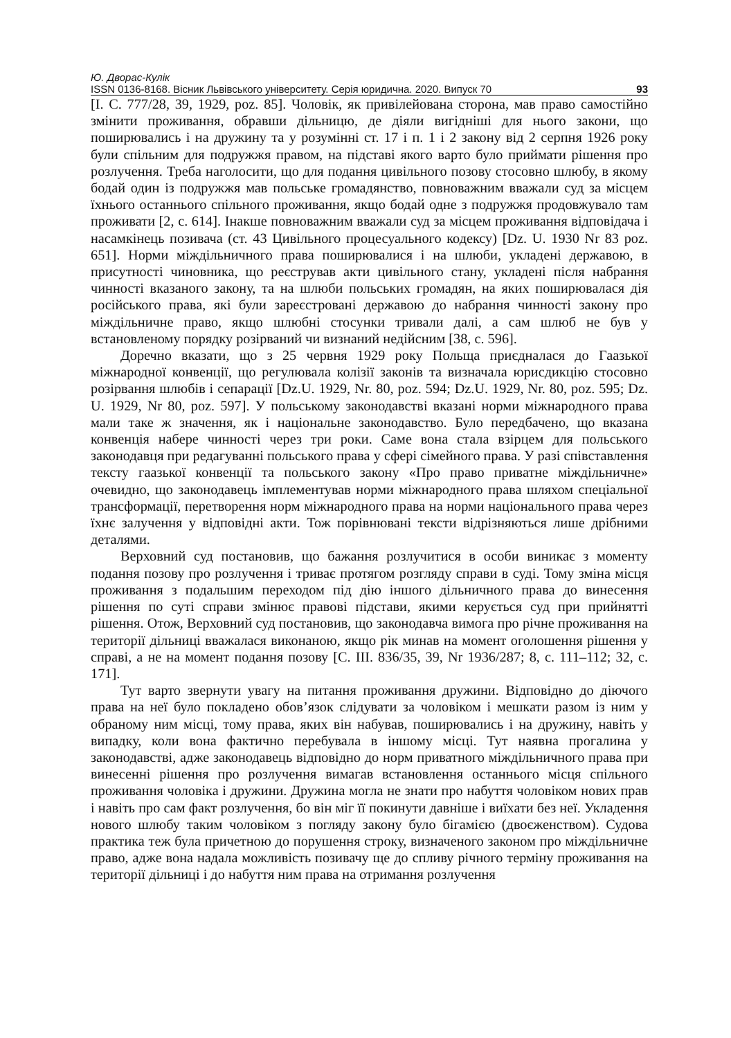Ю. Дворас-Кулік
ISSN 0136-8168. Вісник Львівського університету. Серія юридична. 2020. Випуск 70 93
[I. C. 777/28, 39, 1929, poz. 85]. Чоловік, як привілейована сторона, мав право самостійно змінити проживання, обравши дільницю, де діяли вигідніші для нього закони, що поширювались і на дружину та у розумінні ст. 17 і п. 1 і 2 закону від 2 серпня 1926 року були спільним для подружжя правом, на підставі якого варто було приймати рішення про розлучення. Треба наголосити, що для подання цивільного позову стосовно шлюбу, в якому бодай один із подружжя мав польське громадянство, повноважним вважали суд за місцем їхнього останнього спільного проживання, якщо бодай одне з подружжя продовжувало там проживати [2, с. 614]. Інакше повноважним вважали суд за місцем проживання відповідача і насамкінець позивача (ст. 43 Цивільного процесуального кодексу) [Dz. U. 1930 Nr 83 poz. 651]. Норми міждільничного права поширювалися і на шлюби, укладені державою, в присутності чиновника, що реєстрував акти цивільного стану, укладені після набрання чинності вказаного закону, та на шлюби польських громадян, на яких поширювалася дія російського права, які були зареєстровані державою до набрання чинності закону про міждільничне право, якщо шлюбні стосунки тривали далі, а сам шлюб не був у встановленому порядку розірваний чи визнаний недійсним [38, с. 596].
Доречно вказати, що з 25 червня 1929 року Польща приєдналася до Гаазької міжнародної конвенції, що регулювала колізії законів та визначала юрисдикцію стосовно розірвання шлюбів і сепарації [Dz.U. 1929, Nr. 80, poz. 594; Dz.U. 1929, Nr. 80, poz. 595; Dz. U. 1929, Nr 80, poz. 597]. У польському законодавстві вказані норми міжнародного права мали таке ж значення, як і національне законодавство. Було передбачено, що вказана конвенція набере чинності через три роки. Саме вона стала взірцем для польського законодавця при редагуванні польського права у сфері сімейного права. У разі співставлення тексту гаазької конвенції та польського закону «Про право приватне міждільничне» очевидно, що законодавець імплементував норми міжнародного права шляхом спеціальної трансформації, перетворення норм міжнародного права на норми національного права через їхнє залучення у відповідні акти. Тож порівнювані тексти відрізняються лише дрібними деталями.
Верховний суд постановив, що бажання розлучитися в особи виникає з моменту подання позову про розлучення і триває протягом розгляду справи в суді. Тому зміна місця проживання з подальшим переходом під дію іншого дільничного права до винесення рішення по суті справи змінює правові підстави, якими керується суд при прийнятті рішення. Отож, Верховний суд постановив, що законодавча вимога про річне проживання на території дільниці вважалася виконаною, якщо рік минав на момент оголошення рішення у справі, а не на момент подання позову [C. III. 836/35, 39, Nr 1936/287; 8, с. 111–112; 32, с. 171].
Тут варто звернути увагу на питання проживання дружини. Відповідно до діючого права на неї було покладено обов’язок слідувати за чоловіком і мешкати разом із ним у обраному ним місці, тому права, яких він набував, поширювались і на дружину, навіть у випадку, коли вона фактично перебувала в іншому місці. Тут наявна прогалина у законодавстві, адже законодавець відповідно до норм приватного міждільничного права при винесенні рішення про розлучення вимагав встановлення останнього місця спільного проживання чоловіка і дружини. Дружина могла не знати про набуття чоловіком нових прав і навіть про сам факт розлучення, бо він міг її покинути давніше і виїхати без неї. Укладення нового шлюбу таким чоловіком з погляду закону було бігамією (двоєженством). Судова практика теж була причетною до порушення строку, визначеного законом про міждільничне право, адже вона надала можливість позивачу ще до спливу річного терміну проживання на території дільниці і до набуття ним права на отримання розлучення